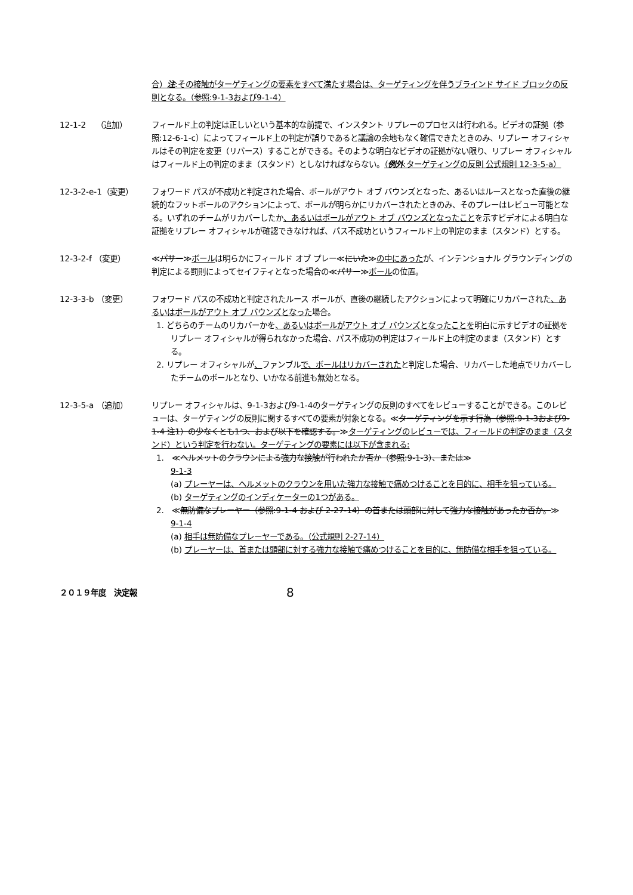合）注:その接触がターゲティングの要素をすべて満たす場合は、ターゲティングを伴うブラインド サイド ブロックの反則となる。（参照:9-1-3および9-1-4）
12-1-2　 （追加） フィールド上の判定は正しいという基本的な前提で、インスタント リプレーのプロセスは行われる。ビデオの証拠（参照:12-6-1-c）によってフィールド上の判定が誤りであると議論の余地もなく確信できたときのみ、リプレー オフィシャルはその判定を変更（リバース）することができる。そのような明白なビデオの証拠がない限り、リプレー オフィシャルはフィールド上の判定のまま（スタンド）としなければならない。（例外:ターゲティングの反則 公式規則 12-3-5-a）
12-3-2-e-1（変更） フォワード パスが不成功と判定された場合、ボールがアウト オブ バウンズとなった、あるいはルースとなった直後の継続的なフットボールのアクションによって、ボールが明らかにリカバーされたときのみ、そのプレーはレビュー可能となる。いずれのチームがリカバーしたか、あるいはボールがアウト オブ バウンズとなったことを示すビデオによる明白な証拠をリプレー オフィシャルが確認できなければ、パス不成功というフィールド上の判定のまま（スタンド）とする。
12-3-2-f （変更） ≪パサー≫ボールは明らかにフィールド オブ プレー≪にいた≫の中にあったが、インテンショナル グラウンディングの判定による罰則によってセイフティとなった場合の≪パサー≫ボールの位置。
12-3-3-b （変更） フォワード パスの不成功と判定されたルース ボールが、直後の継続したアクションによって明確にリカバーされた、あるいはボールがアウト オブ バウンズとなった場合。
1. どちらのチームのリカバーかを、あるいはボールがアウト オブ バウンズとなったことを明白に示すビデオの証拠をリプレー オフィシャルが得られなかった場合、パス不成功の判定はフィールド上の判定のまま（スタンド）とする。
2. リプレー オフィシャルが、ファンブルで、ボールはリカバーされたと判定した場合、リカバーした地点でリカバーしたチームのボールとなり、いかなる前進も無効となる。
12-3-5-a （追加） リプレー オフィシャルは、9-1-3および9-1-4のターゲティングの反則のすべてをレビューすることができる。このレビューは、ターゲティングの反則に関するすべての要素が対象となる。≪ターゲティングを示す行為（参照:9-1-3および9-1-4 注1）の少なくとも1つ、および以下を確認する。≫ターゲティングのレビューでは、フィールドの判定のまま（スタンド）という判定を行わない。ターゲティングの要素には以下が含まれる:
1.　≪ヘルメットのクラウンによる強力な接触が行われたか否か（参照:9-1-3）、または≫
9-1-3
(a) プレーヤーは、ヘルメットのクラウンを用いた強力な接触で痛めつけることを目的に、相手を狙っている。
(b) ターゲティングのインディケーターの1つがある。
2.　≪無防備なプレーヤー（参照:9-1-4 および 2-27-14）の首または頭部に対して強力な接触があったか否か。≫
9-1-4
(a) 相手は無防備なプレーヤーである。（公式規則 2-27-14）
(b) プレーヤーは、首または頭部に対する強力な接触で痛めつけることを目的に、無防備な相手を狙っている。
２０１９年度　決定報
8